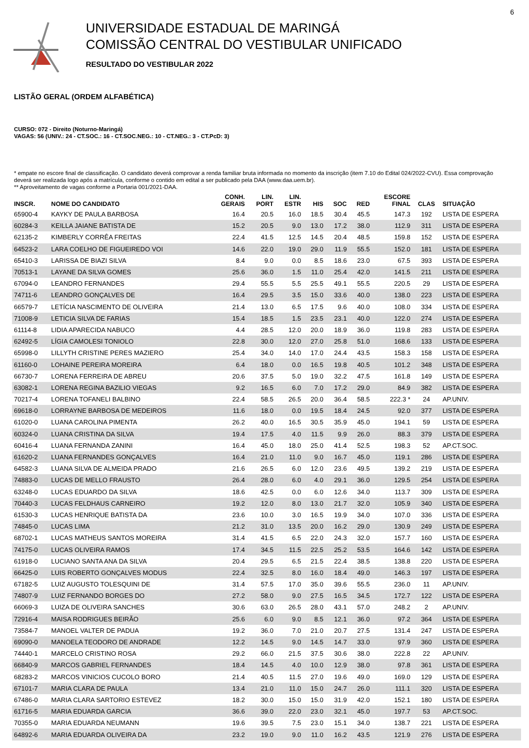6
UNIVERSIDADE ESTADUAL DE MARINGÁ
COMISSÃO CENTRAL DO VESTIBULAR UNIFICADO
RESULTADO DO VESTIBULAR 2022
LISTÃO GERAL (ORDEM ALFABÉTICA)
CURSO: 072 - Direito (Noturno-Maringá)
VAGAS: 56 (UNIV.: 24 - CT.SOC.: 16 - CT.SOC.NEG.: 10 - CT.NEG.: 3 - CT.PcD: 3)
* empate no escore final de classificação. O candidato deverá comprovar a renda familiar bruta informada no momento da inscrição (item 7.10 do Edital 024/2022-CVU). Essa comprovação deverá ser realizada logo após a matrícula, conforme o contido em edital a ser publicado pela DAA (www.daa.uem.br).
** Aproveitamento de vagas conforme a Portaria 001/2021-DAA.
| INSCR. | NOME DO CANDIDATO | CONH. GERAIS | LIN. PORT | LIN. ESTR | HIS | SOC | RED | ESCORE FINAL | CLAS | SITUAÇÃO |
| --- | --- | --- | --- | --- | --- | --- | --- | --- | --- | --- |
| 65900-4 | KAYKY DE PAULA BARBOSA | 16.4 | 20.5 | 16.0 | 18.5 | 30.4 | 45.5 | 147.3 | 192 | LISTA DE ESPERA |
| 60284-3 | KEILLA JAIANE BATISTA DE | 15.2 | 20.5 | 9.0 | 13.0 | 17.2 | 38.0 | 112.9 | 311 | LISTA DE ESPERA |
| 62135-2 | KIMBERLY CORRÊA FREITAS | 22.4 | 41.5 | 12.5 | 14.5 | 20.4 | 48.5 | 159.8 | 152 | LISTA DE ESPERA |
| 64523-2 | LARA COELHO DE FIGUEIREDO VOI | 14.6 | 22.0 | 19.0 | 29.0 | 11.9 | 55.5 | 152.0 | 181 | LISTA DE ESPERA |
| 65410-3 | LARISSA DE BIAZI SILVA | 8.4 | 9.0 | 0.0 | 8.5 | 18.6 | 23.0 | 67.5 | 393 | LISTA DE ESPERA |
| 70513-1 | LAYANE DA SILVA GOMES | 25.6 | 36.0 | 1.5 | 11.0 | 25.4 | 42.0 | 141.5 | 211 | LISTA DE ESPERA |
| 67094-0 | LEANDRO FERNANDES | 29.4 | 55.5 | 5.5 | 25.5 | 49.1 | 55.5 | 220.5 | 29 | LISTA DE ESPERA |
| 74711-6 | LEANDRO GONÇALVES DE | 16.4 | 29.5 | 3.5 | 15.0 | 33.6 | 40.0 | 138.0 | 223 | LISTA DE ESPERA |
| 66579-7 | LETÍCIA NASCIMENTO DE OLIVEIRA | 21.4 | 13.0 | 6.5 | 17.5 | 9.6 | 40.0 | 108.0 | 334 | LISTA DE ESPERA |
| 71008-9 | LETICIA SILVA DE FARIAS | 15.4 | 18.5 | 1.5 | 23.5 | 23.1 | 40.0 | 122.0 | 274 | LISTA DE ESPERA |
| 61114-8 | LIDIA APARECIDA NABUCO | 4.4 | 28.5 | 12.0 | 20.0 | 18.9 | 36.0 | 119.8 | 283 | LISTA DE ESPERA |
| 62492-5 | LÍGIA CAMOLESI TONIOLO | 22.8 | 30.0 | 12.0 | 27.0 | 25.8 | 51.0 | 168.6 | 133 | LISTA DE ESPERA |
| 65998-0 | LILLYTH CRISTINE PERES MAZIERO | 25.4 | 34.0 | 14.0 | 17.0 | 24.4 | 43.5 | 158.3 | 158 | LISTA DE ESPERA |
| 61160-0 | LOHAINE PEREIRA MOREIRA | 6.4 | 18.0 | 0.0 | 16.5 | 19.8 | 40.5 | 101.2 | 348 | LISTA DE ESPERA |
| 66730-7 | LORENA FERREIRA DE ABREU | 20.6 | 37.5 | 5.0 | 19.0 | 32.2 | 47.5 | 161.8 | 149 | LISTA DE ESPERA |
| 63082-1 | LORENA REGINA BAZILIO VIEGAS | 9.2 | 16.5 | 6.0 | 7.0 | 17.2 | 29.0 | 84.9 | 382 | LISTA DE ESPERA |
| 70217-4 | LORENA TOFANELI BALBINO | 22.4 | 58.5 | 26.5 | 20.0 | 36.4 | 58.5 | 222.3 * | 24 | AP.UNIV. |
| 69618-0 | LORRAYNE BARBOSA DE MEDEIROS | 11.6 | 18.0 | 0.0 | 19.5 | 18.4 | 24.5 | 92.0 | 377 | LISTA DE ESPERA |
| 61020-0 | LUANA CAROLINA PIMENTA | 26.2 | 40.0 | 16.5 | 30.5 | 35.9 | 45.0 | 194.1 | 59 | LISTA DE ESPERA |
| 60324-0 | LUANA CRISTINA DA SILVA | 19.4 | 17.5 | 4.0 | 11.5 | 9.9 | 26.0 | 88.3 | 379 | LISTA DE ESPERA |
| 60416-4 | LUANA FERNANDA ZANINI | 16.4 | 45.0 | 18.0 | 25.0 | 41.4 | 52.5 | 198.3 | 52 | AP.CT.SOC. |
| 61620-2 | LUANA FERNANDES GONÇALVES | 16.4 | 21.0 | 11.0 | 9.0 | 16.7 | 45.0 | 119.1 | 286 | LISTA DE ESPERA |
| 64582-3 | LUANA SILVA DE ALMEIDA PRADO | 21.6 | 26.5 | 6.0 | 12.0 | 23.6 | 49.5 | 139.2 | 219 | LISTA DE ESPERA |
| 74883-0 | LUCAS DE MELLO FRAUSTO | 26.4 | 28.0 | 6.0 | 4.0 | 29.1 | 36.0 | 129.5 | 254 | LISTA DE ESPERA |
| 63248-0 | LUCAS EDUARDO DA SILVA | 18.6 | 42.5 | 0.0 | 6.0 | 12.6 | 34.0 | 113.7 | 309 | LISTA DE ESPERA |
| 70440-3 | LUCAS FELDHAUS CARNEIRO | 19.2 | 12.0 | 8.0 | 13.0 | 21.7 | 32.0 | 105.9 | 340 | LISTA DE ESPERA |
| 61530-3 | LUCAS HENRIQUE BATISTA DA | 23.6 | 10.0 | 3.0 | 16.5 | 19.9 | 34.0 | 107.0 | 336 | LISTA DE ESPERA |
| 74845-0 | LUCAS LIMA | 21.2 | 31.0 | 13.5 | 20.0 | 16.2 | 29.0 | 130.9 | 249 | LISTA DE ESPERA |
| 68702-1 | LUCAS MATHEUS SANTOS MOREIRA | 31.4 | 41.5 | 6.5 | 22.0 | 24.3 | 32.0 | 157.7 | 160 | LISTA DE ESPERA |
| 74175-0 | LUCAS OLIVEIRA RAMOS | 17.4 | 34.5 | 11.5 | 22.5 | 25.2 | 53.5 | 164.6 | 142 | LISTA DE ESPERA |
| 61918-0 | LUCIANO SANTA ANA DA SILVA | 20.4 | 29.5 | 6.5 | 21.5 | 22.4 | 38.5 | 138.8 | 220 | LISTA DE ESPERA |
| 66425-0 | LUIS ROBERTO GONÇALVES MODUS | 22.4 | 32.5 | 8.0 | 16.0 | 18.4 | 49.0 | 146.3 | 197 | LISTA DE ESPERA |
| 67182-5 | LUIZ AUGUSTO TOLESQUINI DE | 31.4 | 57.5 | 17.0 | 35.0 | 39.6 | 55.5 | 236.0 | 11 | AP.UNIV. |
| 74807-9 | LUIZ FERNANDO BORGES DO | 27.2 | 58.0 | 9.0 | 27.5 | 16.5 | 34.5 | 172.7 | 122 | LISTA DE ESPERA |
| 66069-3 | LUIZA DE OLIVEIRA SANCHES | 30.6 | 63.0 | 26.5 | 28.0 | 43.1 | 57.0 | 248.2 | 2 | AP.UNIV. |
| 72916-4 | MAISA RODRIGUES BEIRÃO | 25.6 | 6.0 | 9.0 | 8.5 | 12.1 | 36.0 | 97.2 | 364 | LISTA DE ESPERA |
| 73584-7 | MANOEL VALTER DE PADUA | 19.2 | 36.0 | 7.0 | 21.0 | 20.7 | 27.5 | 131.4 | 247 | LISTA DE ESPERA |
| 69090-0 | MANOELA TEODORO DE ANDRADE | 12.2 | 14.5 | 9.0 | 14.5 | 14.7 | 33.0 | 97.9 | 360 | LISTA DE ESPERA |
| 74440-1 | MARCELO CRISTINO ROSA | 29.2 | 66.0 | 21.5 | 37.5 | 30.6 | 38.0 | 222.8 | 22 | AP.UNIV. |
| 66840-9 | MARCOS GABRIEL FERNANDES | 18.4 | 14.5 | 4.0 | 10.0 | 12.9 | 38.0 | 97.8 | 361 | LISTA DE ESPERA |
| 68283-2 | MARCOS VINICIOS CUCOLO BORO | 21.4 | 40.5 | 11.5 | 27.0 | 19.6 | 49.0 | 169.0 | 129 | LISTA DE ESPERA |
| 67101-7 | MARIA CLARA DE PAULA | 13.4 | 21.0 | 11.0 | 15.0 | 24.7 | 26.0 | 111.1 | 320 | LISTA DE ESPERA |
| 67486-0 | MARIA CLARA SARTORIO ESTEVEZ | 18.2 | 30.0 | 15.0 | 15.0 | 31.9 | 42.0 | 152.1 | 180 | LISTA DE ESPERA |
| 61716-5 | MARIA EDUARDA GARCIA | 36.6 | 39.0 | 22.0 | 23.0 | 32.1 | 45.0 | 197.7 | 53 | AP.CT.SOC. |
| 70355-0 | MARIA EDUARDA NEUMANN | 19.6 | 39.5 | 7.5 | 23.0 | 15.1 | 34.0 | 138.7 | 221 | LISTA DE ESPERA |
| 64892-6 | MARIA EDUARDA OLIVEIRA DA | 23.2 | 19.0 | 9.0 | 11.0 | 16.2 | 43.5 | 121.9 | 276 | LISTA DE ESPERA |